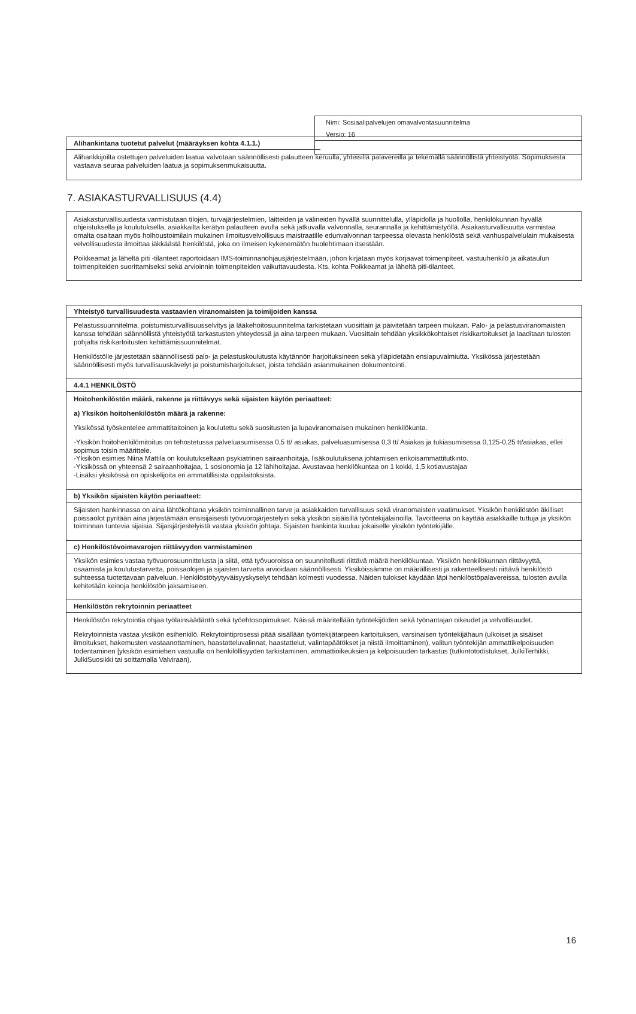Nimi: Sosiaalipalvelujen omavalvontasuunnitelma
Versio: 16
Alihankintana tuotetut palvelut (määräyksen kohta 4.1.1.)
Alihankkijoilta ostettujen palveluiden laatua valvotaan säännöllisesti palautteen keruulla, yhteisillä palavereilla ja tekemällä säännöllistä yhteistyötä. Sopimuksesta vastaava seuraa palveluiden laatua ja sopimuksenmukaisuutta.
7. ASIAKASTURVALLISUUS (4.4)
Asiakasturvallisuudesta varmistutaan tilojen, turvajärjestelmien, laitteiden ja välineiden hyvällä suunnittelulla, ylläpidolla ja huollolla, henkilökunnan hyvällä ohjeistuksella ja koulutuksella, asiakkailta kerätyn palautteen avulla sekä jatkuvalla valvonnalla, seurannalla ja kehittämistyöllä. Asiakasturvallisuutta varmistaa omalta osaltaan myös holhoustoimilain mukainen ilmoitusvelvollisuus maistraatille edunvalvonnan tarpeessa olevasta henkilöstä sekä vanhuspalvelulain mukaisesta velvollisuudesta ilmoittaa iäkkäästä henkilöstä, joka on ilmeisen kykenemätön huolehtimaan itsestään.
Poikkeamat ja läheltä piti -tilanteet raportoidaan IMS-toiminnanohjausjärjestelmään, johon kirjataan myös korjaavat toimenpiteet, vastuuhenkilö ja aikataulun toimenpiteiden suorittamiseksi sekä arvioinnin toimenpiteiden vaikuttavuudesta. Kts. kohta Poikkeamat ja läheltä piti-tilanteet.
Yhteistyö turvallisuudesta vastaavien viranomaisten ja toimijoiden kanssa
Pelastussuunnitelma, poistumisturvallisuusselvitys ja lääkehoitosuunnitelma tarkistetaan vuosittain ja päivitetään tarpeen mukaan. Palo- ja pelastusviranomaisten kanssa tehdään säännöllistä yhteistyötä tarkastusten yhteydessä ja aina tarpeen mukaan. Vuosittain tehdään yksikkökohtaiset riskikartoitukset ja laaditaan tulosten pohjalta riskikartoitusten kehittämissuunnitelmat.
Henkilöstölle järjestetään säännöllisesti palo- ja pelastuskoulutusta käytännön harjoituksineen sekä ylläpidetään ensiapuvalmiutta. Yksikössä järjestetään säännöllisesti myös turvallisuuskävelyt ja poistumisharjoitukset, joista tehdään asianmukainen dokumentointi.
4.4.1 HENKILÖSTÖ
Hoitohenkilöstön määrä, rakenne ja riittävyys sekä sijaisten käytön periaatteet:
a) Yksikön hoitohenkilöstön määrä ja rakenne:
Yksikössä työskentelee ammattitaitoinen ja koulutettu sekä suositusten ja lupaviranomaisen mukainen henkilökunta.
-Yksikön hoitohenkilömitoitus on tehostetussa palveluasumisessa 0,5 tt/ asiakas, palveluasumisessa 0,3 tt/ Asiakas ja tukiasumisessa 0,125-0,25 tt/asiakas, ellei sopimus toisin määrittele.
-Yksikön esimies Niina Mattila on koulutukseltaan psykiatrinen sairaanhoitaja, lisäkoulutuksena johtamisen erikoisammattitutkinto.
-Yksikössä on yhteensä 2 sairaanhoitajaa, 1 sosionomia ja 12 lähihoitajaa. Avustavaa henkilökuntaa on 1 kokki, 1,5 kotiavustajaa
-Lisäksi yksikössä on opiskelijoita eri ammatillisista oppilaitoksista.
b) Yksikön sijaisten käytön periaatteet:
Sijaisten hankinnassa on aina lähtökohtana yksikön toiminnallinen tarve ja asiakkaiden turvallisuus sekä viranomaisten vaatimukset. Yksikön henkilöstön äkilliset poissaolot pyritään aina järjestämään ensisijaisesti työvuorojärjestelyin sekä yksikön sisäisillä työntekijälainoilla. Tavoitteena on käyttää asiakkaille tuttuja ja yksikön toiminnan tuntevia sijaisia. Sijaisjärjestelyistä vastaa yksikön johtaja. Sijaisten hankinta kuuluu jokaiselle yksikön työntekijälle.
c) Henkilöstövoimavarojen riittävyyden varmistaminen
Yksikön esimies vastaa työvuorosuunnittelusta ja siitä, että työvuoroissa on suunnitellusti riittävä määrä henkilökuntaa. Yksikön henkilökunnan riittävyyttä, osaamista ja koulutustarvetta, poissaolojen ja sijaisten tarvetta arvioidaan säännöllisesti. Yksiköissämme on määrällisesti ja rakenteellisesti riittävä henkilöstö suhteessa tuotettavaan palveluun. Henkilöstötyytyväisyyskyselyt tehdään kolmesti vuodessa. Näiden tulokset käydään läpi henkilöstöpalavereissa, tulosten avulla kehitetään keinoja henkilöstön jaksamiseen.
Henkilöstön rekrytoinnin periaatteet
Henkilöstön rekrytointia ohjaa työlainsäädäntö sekä työehtosopimukset. Näissä määritellään työntekijöiden sekä työnantajan oikeudet ja velvollisuudet.
Rekrytoinnista vastaa yksikön esihenkilö. Rekrytointiprosessi pitää sisällään työntekijätarpeen kartoituksen, varsinaisen työntekijähaun (ulkoiset ja sisäiset ilmoitukset, hakemusten vastaanottaminen, haastatteluvalinnat, haastattelut, valintapäätökset ja niistä ilmoittaminen), valitun työntekijän ammattikelpoisuuden todentaminen [yksikön esimiehen vastuulla on henkilöllisyyden tarkistaminen, ammattioikeuksien ja kelpoisuuden tarkastus (tutkintotodistukset, JulkiTerhikki, JulkiSuosikki tai soittamalla Valviraan),
16